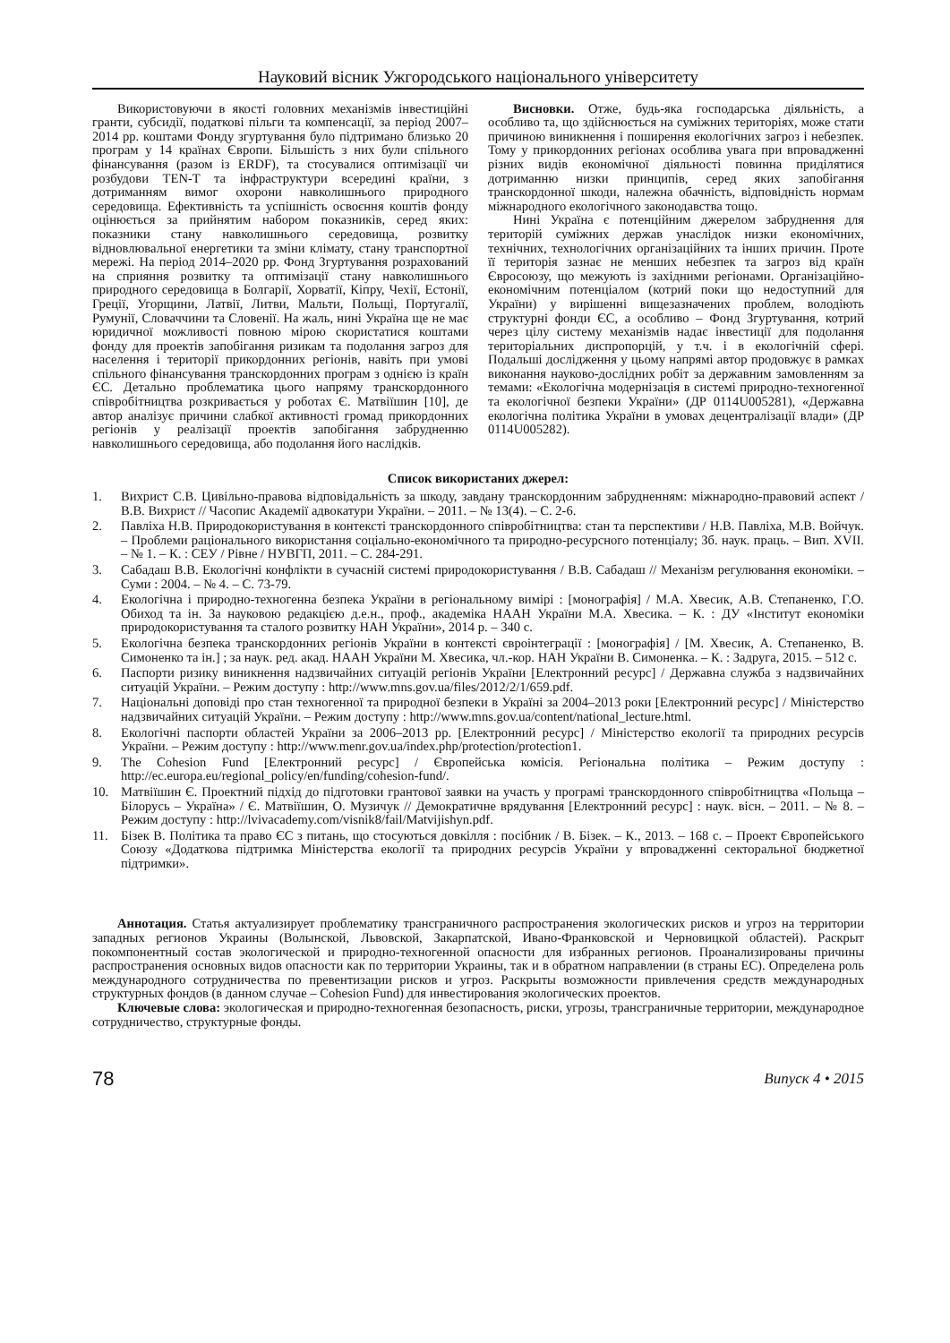Науковий вісник Ужгородського національного університету
Використовуючи в якості головних механізмів інвестиційні гранти, субсидії, податкові пільги та компенсації, за період 2007–2014 рр. коштами Фонду згуртування було підтримано близько 20 програм у 14 країнах Європи. Більшість з них були спільного фінансування (разом із ERDF), та стосувалися оптимізації чи розбудови TEN-T та інфраструктури всередині країни, з дотриманням вимог охорони навколишнього природного середовища. Ефективність та успішність освоєння коштів фонду оцінюється за прийнятим набором показників, серед яких: показники стану навколишнього середовища, розвитку відновлювальної енергетики та зміни клімату, стану транспортної мережі. На період 2014–2020 рр. Фонд Згуртування розрахований на сприяння розвитку та оптимізації стану навколишнього природного середовища в Болгарії, Хорватії, Кіпру, Чехії, Естонії, Греції, Угорщини, Латвії, Литви, Мальти, Польщі, Португалії, Румунії, Словаччини та Словенії. На жаль, нині Україна ще не має юридичної можливості повною мірою скористатися коштами фонду для проектів запобігання ризикам та подолання загроз для населення і території прикордонних регіонів, навіть при умові спільного фінансування транскордонних програм з однією із країн ЄС. Детально проблематика цього напряму транскордонного співробітництва розкривається у роботах Є. Матвіїшин [10], де автор аналізує причини слабкої активності громад прикордонних регіонів у реалізації проектів запобігання забрудненню навколишнього середовища, або подолання його наслідків.
Висновки. Отже, будь-яка господарська діяльність, а особливо та, що здійснюється на суміжних територіях, може стати причиною виникнення і поширення екологічних загроз і небезпек. Тому у прикордонних регіонах особлива увага при впровадженні різних видів економічної діяльності повинна приділятися дотриманню низки принципів, серед яких запобігання транскордонної шкоди, належна обачність, відповідність нормам міжнародного екологічного законодавства тощо.
Нині Україна є потенційним джерелом забруднення для територій суміжних держав унаслідок низки економічних, технічних, технологічних організаційних та інших причин. Проте її територія зазнає не менших небезпек та загроз від країн Євросоюзу, що межують із західними регіонами. Організаційно-економічним потенціалом (котрий поки що недоступний для України) у вирішенні вищезазначених проблем, володіють структурні фонди ЄС, а особливо – Фонд Згуртування, котрий через цілу систему механізмів надає інвестиції для подолання територіальних диспропорцій, у т.ч. і в екологічній сфері. Подальші дослідження у цьому напрямі автор продовжує в рамках виконання науково-дослідних робіт за державним замовленням за темами: «Екологічна модернізація в системі природно-техногенної та екологічної безпеки України» (ДР 0114U005281), «Державна екологічна політика України в умовах децентралізації влади» (ДР 0114U005282).
Список використаних джерел:
1. Вихрист С.В. Цивільно-правова відповідальність за шкоду, завдану транскордонним забрудненням: міжнародно-правовий аспект / В.В. Вихрист // Часопис Академії адвокатури України. – 2011. – № 13(4). – С. 2-6.
2. Павліха Н.В. Природокористування в контексті транскордонного співробітництва: стан та перспективи / Н.В. Павліха, М.В. Войчук. – Проблеми раціонального використання соціально-економічного та природно-ресурсного потенціалу; Зб. наук. праць. – Вип. XVII. – № 1. – К. : СЕУ / Рівне / НУВГП, 2011. – С. 284-291.
3. Сабадаш В.В. Екологічні конфлікти в сучасній системі природокористування / В.В. Сабадаш // Механізм регулювання економіки. – Суми : 2004. – № 4. – С. 73-79.
4. Екологічна і природно-техногенна безпека України в регіональному вимірі : [монографія] / М.А. Хвесик, А.В. Степаненко, Г.О. Обиход та ін. За науковою редакцією д.е.н., проф., академіка НААН України М.А. Хвесика. – К. : ДУ «Інститут економіки природокористування та сталого розвитку НАН України», 2014 р. – 340 с.
5. Екологічна безпека транскордонних регіонів України в контексті євроінтеграції : [монографія] / [М. Хвесик, А. Степаненко, В. Симоненко та ін.] ; за наук. ред. акад. НААН України М. Хвесика, чл.-кор. НАН України В. Симоненка. – К. : Задруга, 2015. – 512 с.
6. Паспорти ризику виникнення надзвичайних ситуацій регіонів України [Електронний ресурс] / Державна служба з надзвичайних ситуацій України. – Режим доступу : http://www.mns.gov.ua/files/2012/2/1/659.pdf.
7. Національні доповіді про стан техногенної та природної безпеки в Україні за 2004–2013 роки [Електронний ресурс] / Міністерство надзвичайних ситуацій України. – Режим доступу : http://www.mns.gov.ua/content/national_lecture.html.
8. Екологічні паспорти областей України за 2006–2013 рр. [Електронний ресурс] / Міністерство екології та природних ресурсів України. – Режим доступу : http://www.menr.gov.ua/index.php/protection/protection1.
9. The Cohesion Fund [Електронний ресурс] / Європейська комісія. Регіональна політика – Режим доступу : http://ec.europa.eu/regional_policy/en/funding/cohesion-fund/.
10. Матвіїшин Є. Проектний підхід до підготовки грантової заявки на участь у програмі транскордонного співробітництва «Польща – Білорусь – Україна» / Є. Матвіїшин, О. Музичук // Демократичне врядування [Електронний ресурс] : наук. вісн. – 2011. – № 8. – Режим доступу : http://lvivacademy.com/visnik8/fail/Matvijishyn.pdf.
11. Бізек В. Політика та право ЄС з питань, що стосуються довкілля : посібник / В. Бізек. – К., 2013. – 168 с. – Проект Європейського Союзу «Додаткова підтримка Міністерства екології та природних ресурсів України у впровадженні секторальної бюджетної підтримки».
Аннотация. Статья актуализирует проблематику трансграничного распространения экологических рисков и угроз на территории западных регионов Украины (Волынской, Львовской, Закарпатской, Ивано-Франковской и Черновицкой областей). Раскрыт покомпонентный состав экологической и природно-техногенной опасности для избранных регионов. Проанализированы причины распространения основных видов опасности как по территории Украины, так и в обратном направлении (в страны ЕС). Определена роль международного сотрудничества по превентизации рисков и угроз. Раскрыты возможности привлечения средств международных структурных фондов (в данном случае – Cohesion Fund) для инвестирования экологических проектов.
Ключевые слова: экологическая и природно-техногенная безопасность, риски, угрозы, трансграничные территории, международное сотрудничество, структурные фонды.
78 Випуск 4 • 2015